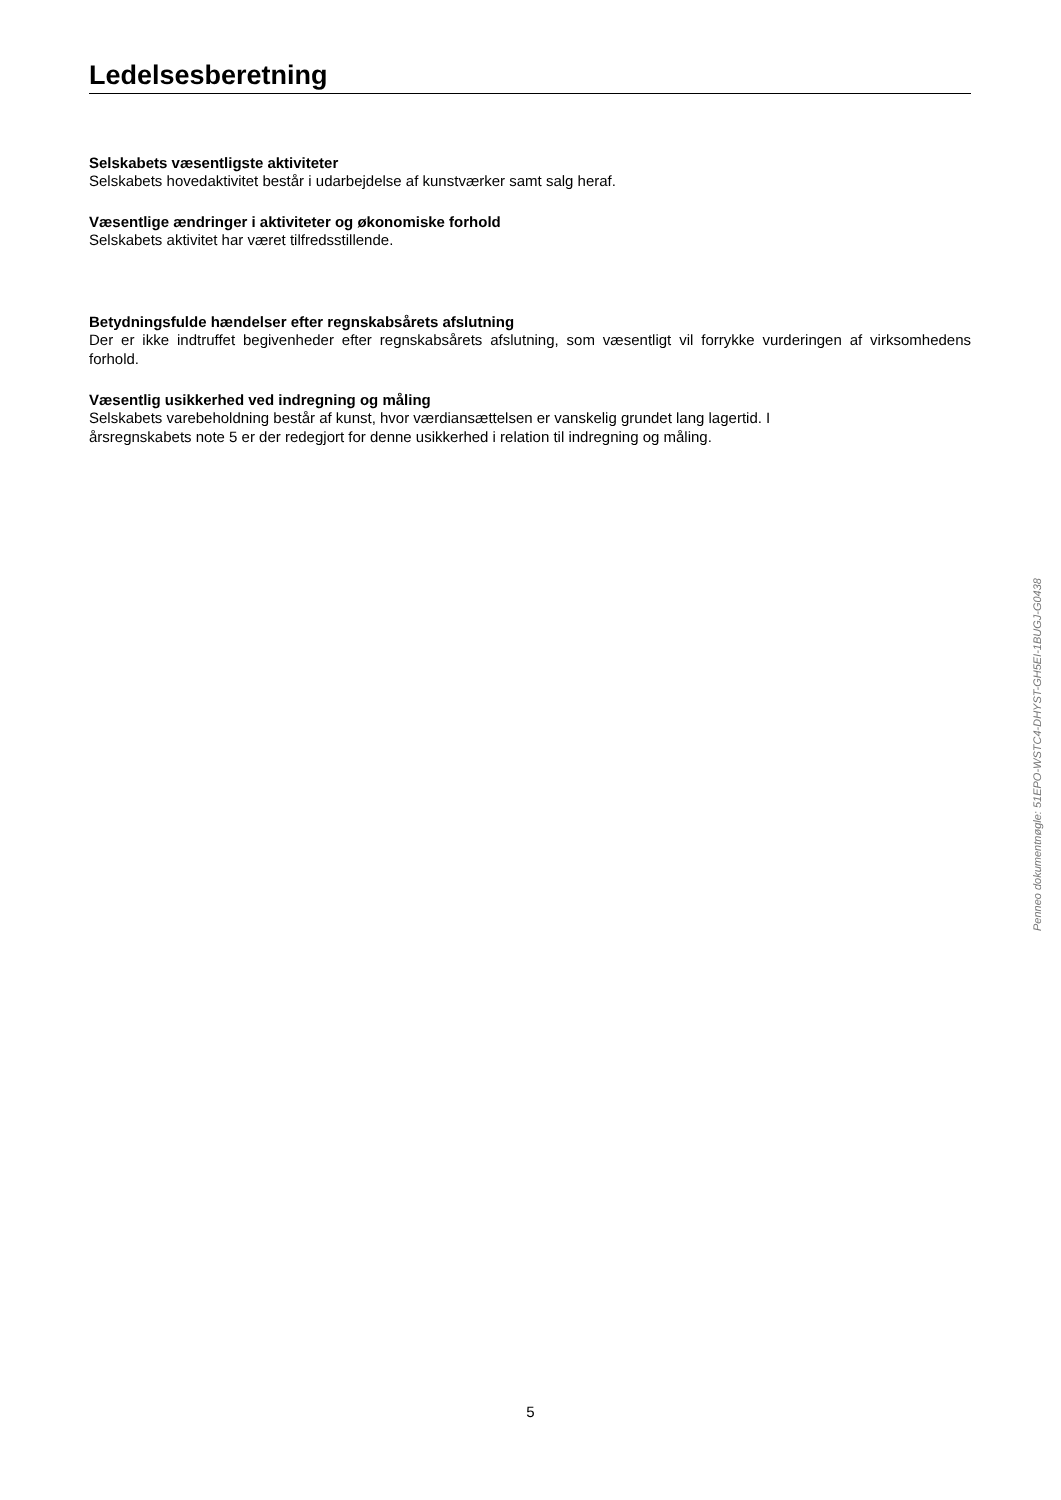Ledelsesberetning
Selskabets væsentligste aktiviteter
Selskabets hovedaktivitet består i udarbejdelse af kunstværker samt salg heraf.
Væsentlige ændringer i aktiviteter og økonomiske forhold
Selskabets aktivitet har været tilfredsstillende.
Betydningsfulde hændelser efter regnskabsårets afslutning
Der er ikke indtruffet begivenheder efter regnskabsårets afslutning, som væsentligt vil forrykke vurderingen af virksomhedens forhold.
Væsentlig usikkerhed ved indregning og måling
Selskabets varebeholdning består af kunst, hvor værdiansættelsen er vanskelig grundet lang lagertid. I
årsregnskabets note 5 er der redegjort for denne usikkerhed i relation til indregning og måling.
Penneo dokumentnøgle: 51EPO-WSTC4-DHYST-GH5EI-1BUGJ-G0438
5